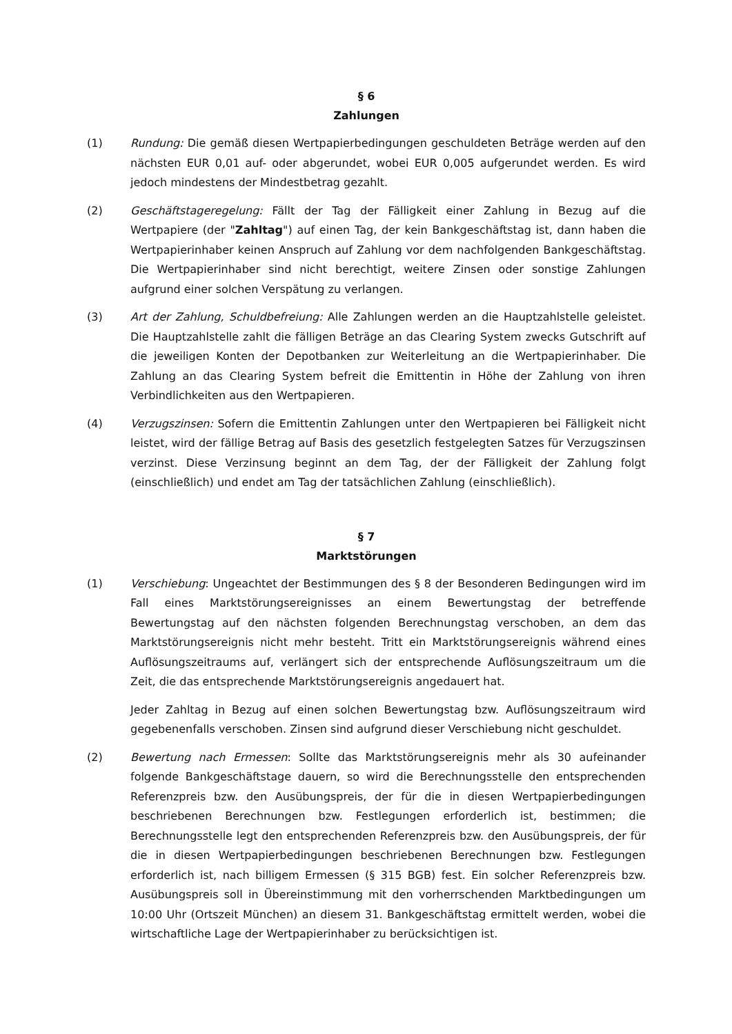§ 6
Zahlungen
(1) Rundung: Die gemäß diesen Wertpapierbedingungen geschuldeten Beträge werden auf den nächsten EUR 0,01 auf- oder abgerundet, wobei EUR 0,005 aufgerundet werden. Es wird jedoch mindestens der Mindestbetrag gezahlt.
(2) Geschäftstageregelung: Fällt der Tag der Fälligkeit einer Zahlung in Bezug auf die Wertpapiere (der "Zahltag") auf einen Tag, der kein Bankgeschäftstag ist, dann haben die Wertpapierinhaber keinen Anspruch auf Zahlung vor dem nachfolgenden Bankgeschäftstag. Die Wertpapierinhaber sind nicht berechtigt, weitere Zinsen oder sonstige Zahlungen aufgrund einer solchen Verspätung zu verlangen.
(3) Art der Zahlung, Schuldbefreiung: Alle Zahlungen werden an die Hauptzahlstelle geleistet. Die Hauptzahlstelle zahlt die fälligen Beträge an das Clearing System zwecks Gutschrift auf die jeweiligen Konten der Depotbanken zur Weiterleitung an die Wertpapierinhaber. Die Zahlung an das Clearing System befreit die Emittentin in Höhe der Zahlung von ihren Verbindlichkeiten aus den Wertpapieren.
(4) Verzugszinsen: Sofern die Emittentin Zahlungen unter den Wertpapieren bei Fälligkeit nicht leistet, wird der fällige Betrag auf Basis des gesetzlich festgelegten Satzes für Verzugszinsen verzinst. Diese Verzinsung beginnt an dem Tag, der der Fälligkeit der Zahlung folgt (einschließlich) und endet am Tag der tatsächlichen Zahlung (einschließlich).
§ 7
Marktstörungen
(1) Verschiebung: Ungeachtet der Bestimmungen des § 8 der Besonderen Bedingungen wird im Fall eines Marktstörungsereignisses an einem Bewertungstag der betreffende Bewertungstag auf den nächsten folgenden Berechnungstag verschoben, an dem das Marktstörungsereignis nicht mehr besteht. Tritt ein Marktstörungsereignis während eines Auflösungszeitraums auf, verlängert sich der entsprechende Auflösungszeitraum um die Zeit, die das entsprechende Marktstörungsereignis angedauert hat.
Jeder Zahltag in Bezug auf einen solchen Bewertungstag bzw. Auflösungszeitraum wird gegebenenfalls verschoben. Zinsen sind aufgrund dieser Verschiebung nicht geschuldet.
(2) Bewertung nach Ermessen: Sollte das Marktstörungsereignis mehr als 30 aufeinander folgende Bankgeschäftstage dauern, so wird die Berechnungsstelle den entsprechenden Referenzpreis bzw. den Ausübungspreis, der für die in diesen Wertpapierbedingungen beschriebenen Berechnungen bzw. Festlegungen erforderlich ist, bestimmen; die Berechnungsstelle legt den entsprechenden Referenzpreis bzw. den Ausübungspreis, der für die in diesen Wertpapierbedingungen beschriebenen Berechnungen bzw. Festlegungen erforderlich ist, nach billigem Ermessen (§ 315 BGB) fest. Ein solcher Referenzpreis bzw. Ausübungspreis soll in Übereinstimmung mit den vorherrschenden Marktbedingungen um 10:00 Uhr (Ortszeit München) an diesem 31. Bankgeschäftstag ermittelt werden, wobei die wirtschaftliche Lage der Wertpapierinhaber zu berücksichtigen ist.